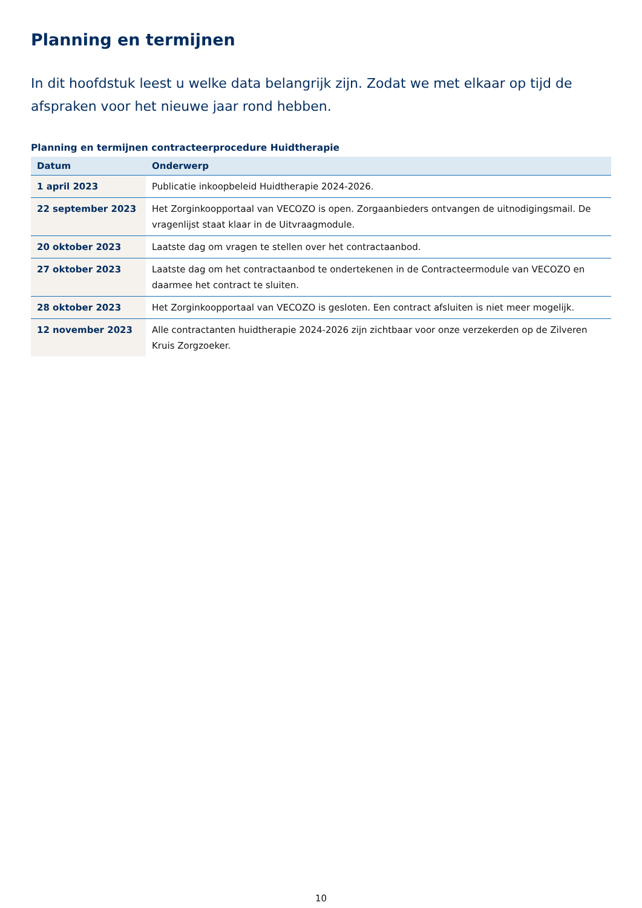Planning en termijnen
In dit hoofdstuk leest u welke data belangrijk zijn. Zodat we met elkaar op tijd de afspraken voor het nieuwe jaar rond hebben.
Planning en termijnen contracteerprocedure Huidtherapie
| Datum | Onderwerp |
| --- | --- |
| 1 april 2023 | Publicatie inkoopbeleid Huidtherapie 2024-2026. |
| 22 september 2023 | Het Zorginkoopportaal van VECOZO is open. Zorgaanbieders ontvangen de uitnodigingsmail. De vragenlijst staat klaar in de Uitvraagmodule. |
| 20 oktober 2023 | Laatste dag om vragen te stellen over het contractaanbod. |
| 27 oktober 2023 | Laatste dag om het contractaanbod te ondertekenen in de Contracteermodule van VECOZO en daarmee het contract te sluiten. |
| 28 oktober 2023 | Het Zorginkoopportaal van VECOZO is gesloten. Een contract afsluiten is niet meer mogelijk. |
| 12 november 2023 | Alle contractanten huidtherapie 2024-2026 zijn zichtbaar voor onze verzekerden op de Zilveren Kruis Zorgzoeker. |
10